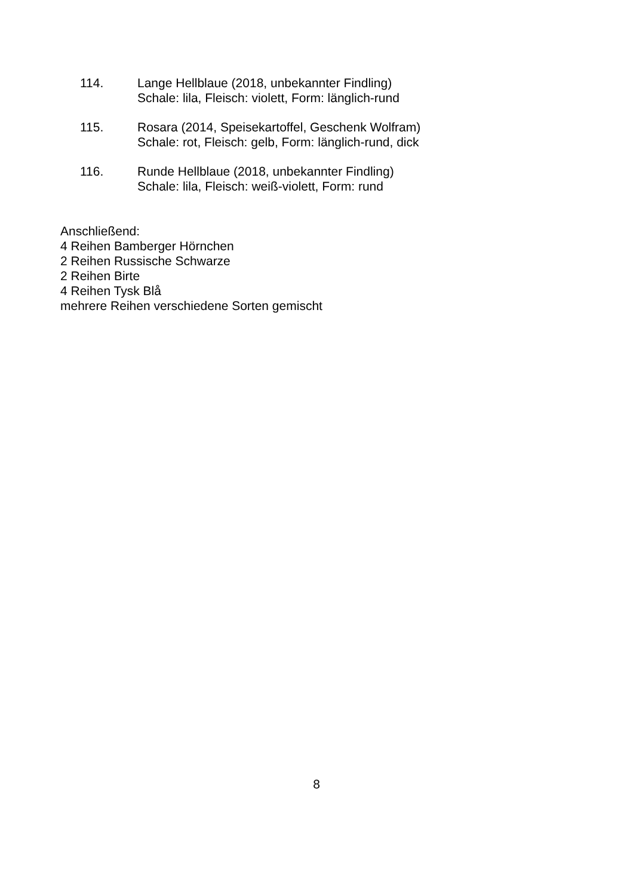114. Lange Hellblaue (2018, unbekannter Findling)
Schale: lila, Fleisch: violett, Form: länglich-rund
115. Rosara (2014, Speisekartoffel, Geschenk Wolfram)
Schale: rot, Fleisch: gelb, Form: länglich-rund, dick
116. Runde Hellblaue (2018, unbekannter Findling)
Schale: lila, Fleisch: weiß-violett, Form: rund
Anschließend:
4 Reihen Bamberger Hörnchen
2 Reihen Russische Schwarze
2 Reihen Birte
4 Reihen Tysk Blå
mehrere Reihen verschiedene Sorten gemischt
8